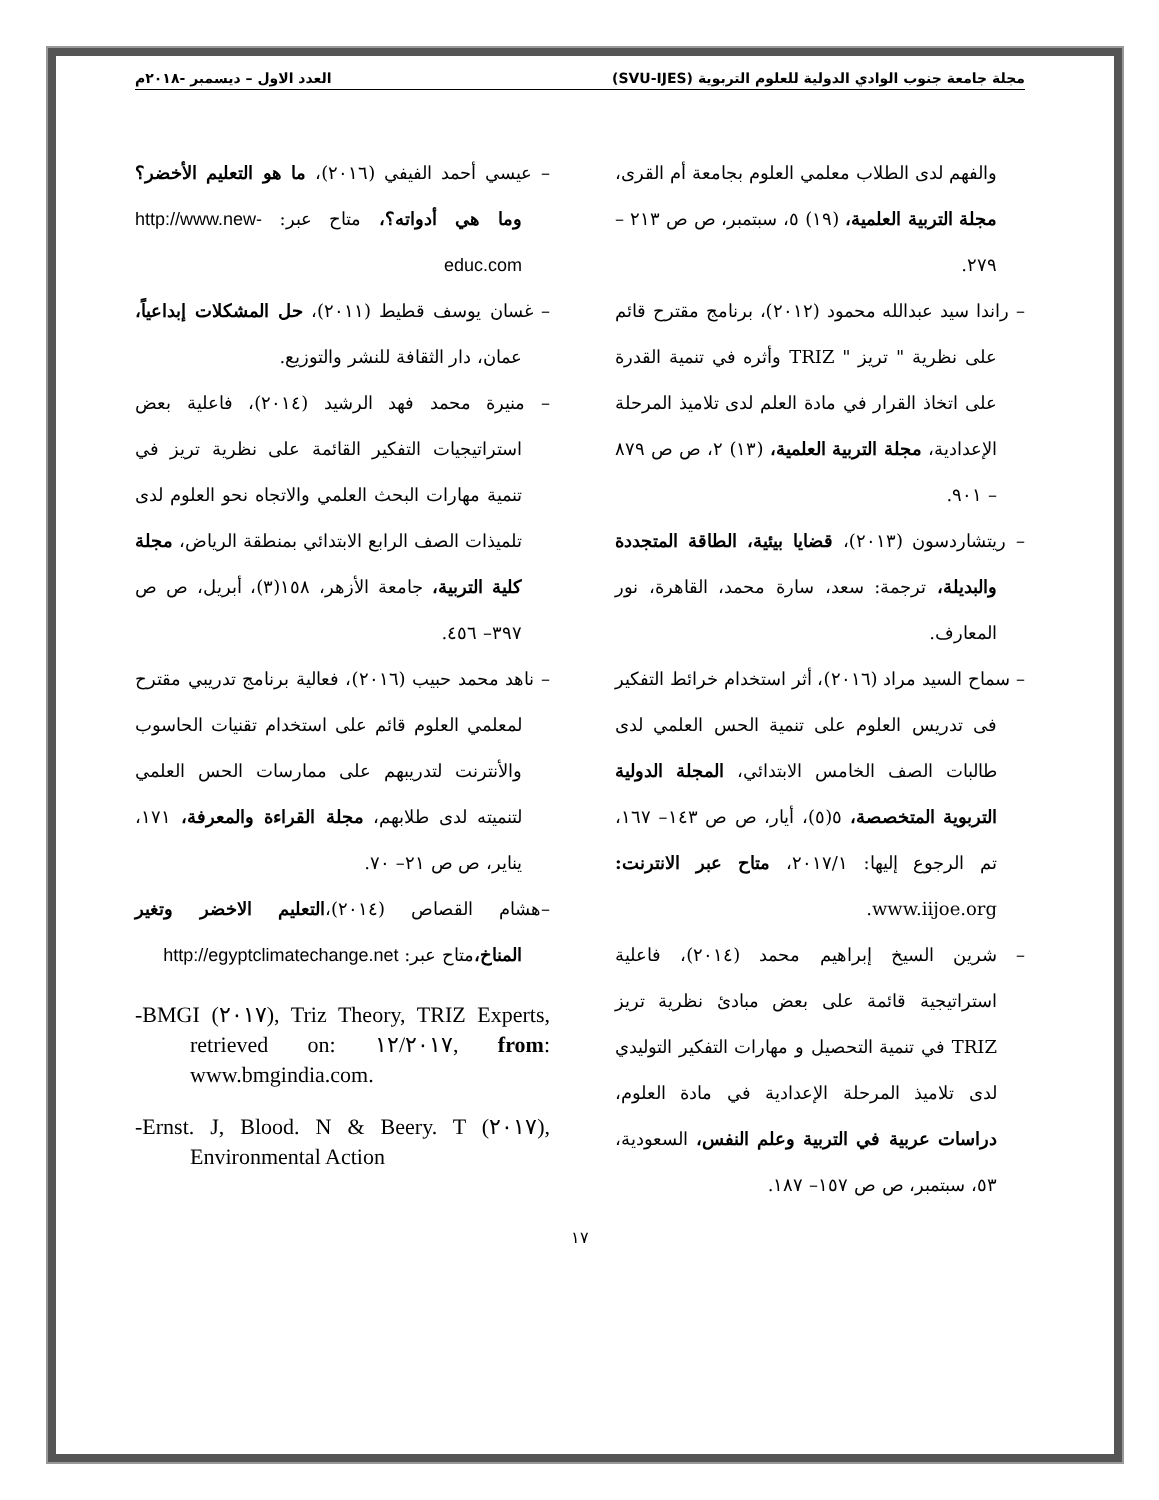مجلة جامعة جنوب الوادي الدولية للعلوم التربوية (SVU-IJES) العدد الاول – ديسمبر -٢٠١٨م
والفهم لدى الطلاب معلمي العلوم بجامعة أم القرى، مجلة التربية العلمية، (١٩) ٥، سبتمبر، ص ص ٢١٣ – ٢٧٩.
– راندا سيد عبدالله محمود (٢٠١٢)، برنامج مقترح قائم على نظرية " تريز " TRIZ وأثره في تنمية القدرة على اتخاذ القرار في مادة العلم لدى تلاميذ المرحلة الإعدادية، مجلة التربية العلمية، (١٣) ٢، ص ص ٨٧٩ – ٩٠١.
– ريتشاردسون (٢٠١٣)، قضايا بيئية، الطاقة المتجددة والبديلة، ترجمة: سعد، سارة محمد، القاهرة، نور المعارف.
– سماح السيد مراد (٢٠١٦)، أثر استخدام خرائط التفكير فى تدريس العلوم على تنمية الحس العلمي لدى طالبات الصف الخامس الابتدائي، المجلة الدولية التربوية المتخصصة، ٥(٥)، أيار، ص ص ١٤٣– ١٦٧، تم الرجوع إليها: ٢٠١٧/١، متاح عبر الانترنت: www.iijoe.org.
– شرين السيخ إبراهيم محمد (٢٠١٤)، فاعلية استراتيجية قائمة على بعض مبادئ نظرية تريز TRIZ في تنمية التحصيل و مهارات التفكير التوليدي لدى تلاميذ المرحلة الإعدادية في مادة العلوم، دراسات عربية في التربية وعلم النفس، السعودية، ٥٣، سبتمبر، ص ص ١٥٧– ١٨٧.
– عيسي أحمد الفيفي (٢٠١٦)، ما هو التعليم الأخضر؟ وما هي أدواته؟، متاح عبر: http://www.new-educ.com
– غسان يوسف قطيط (٢٠١١)، حل المشكلات إبداعياً، عمان، دار الثقافة للنشر والتوزيع.
– منيرة محمد فهد الرشيد (٢٠١٤)، فاعلية بعض استراتيجيات التفكير القائمة على نظرية تريز في تنمية مهارات البحث العلمي والاتجاه نحو العلوم لدى تلميذات الصف الرابع الابتدائي بمنطقة الرياض، مجلة كلية التربية، جامعة الأزهر، ١٥٨(٣)، أبريل، ص ص ٣٩٧– ٤٥٦.
– ناهد محمد حبيب (٢٠١٦)، فعالية برنامج تدريبي مقترح لمعلمي العلوم قائم على استخدام تقنيات الحاسوب والأنترنت لتدريبهم على ممارسات الحس العلمي لتنميته لدى طلابهم، مجلة القراءة والمعرفة، ١٧١، يناير، ص ص ٢١– ٧٠.
–هشام القصاص (٢٠١٤)،التعليم الاخضر وتغير المناخ،متاح عبر: http://egyptclimatechange.net
-BMGI (٢٠١٧), Triz Theory, TRIZ Experts, retrieved on: ١٢/٢٠١٧, from: www.bmgindia.com.
-Ernst. J, Blood. N & Beery. T (٢٠١٧), Environmental Action
١٧